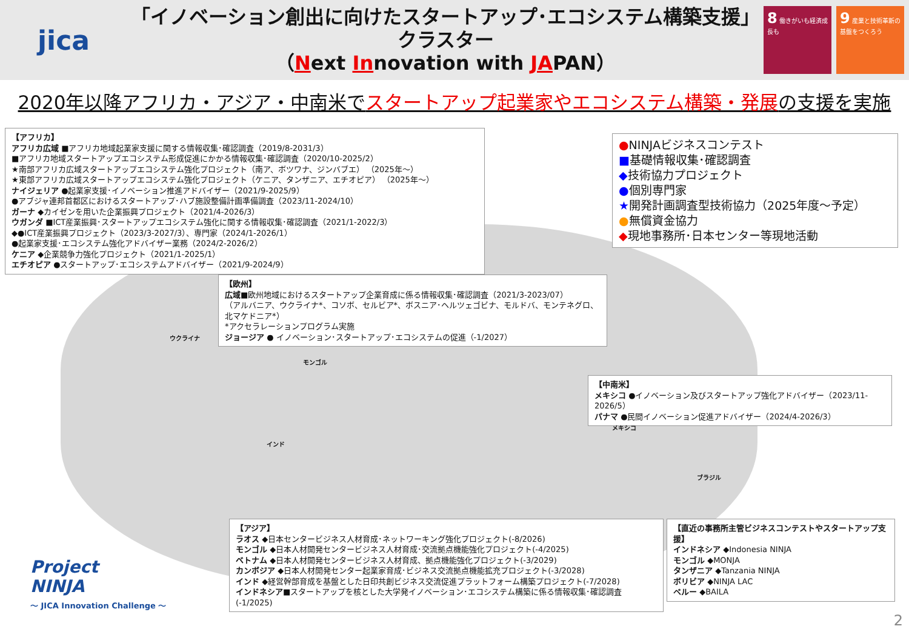jica
「イノベーション創出に向けたスタートアップ･エコシステム構築支援」
クラスター
（Next Innovation with JAPAN）
8 働きがいも経済成長も
9 産業と技術革新の基盤をつくろう
2020年以降アフリカ・アジア・中南米でスタートアップ起業家やエコシステム構築・発展の支援を実施
【アフリカ】
アフリカ広域 ■アフリカ地域起業家支援に関する情報収集･確認調査（2019/8-2031/3）
■アフリカ地域スタートアップエコシステム形成促進にかかる情報収集･確認調査（2020/10-2025/2）
★南部アフリカ広域スタートアップエコシステム強化プロジェクト（南ア、ボツワナ、ジンバブエ） （2025年～）
★東部アフリカ広域スタートアップエコシステム強化プロジェクト（ケニア、タンザニア、エチオピア） （2025年～）
ナイジェリア ●起業家支援･イノベーション推進アドバイザー（2021/9-2025/9）
●アブジャ連邦首都区におけるスタートアップ･ハブ施設整備計画準備調査（2023/11-2024/10）
ガーナ ◆カイゼンを用いた企業振興プロジェクト（2021/4-2026/3）
ウガンダ ■ICT産業振興･スタートアップエコシステム強化に関する情報収集･確認調査（2021/1-2022/3）
◆●ICT産業振興プロジェクト（2023/3-2027/3）、専門家（2024/1-2026/1）
●起業家支援･エコシステム強化アドバイザー業務（2024/2-2026/2）
ケニア ◆企業競争力強化プロジェクト（2021/1-2025/1）
エチオピア ●スタートアップ･エコシステムアドバイザー（2021/9-2024/9）
●NINJAビジネスコンテスト
■基礎情報収集･確認調査
◆技術協力プロジェクト
●個別専門家
★開発計画調査型技術協力（2025年度～予定）
●無償資金協力
◆現地事務所･日本センター等現地活動
【欧州】
広域■欧州地域におけるスタートアップ企業育成に係る情報収集･確認調査（2021/3-2023/07）
（アルバニア、ウクライナ*、コソボ、セルビア*、ボスニア･ヘルツェゴビナ、モルドバ、モンテネグロ、北マケドニア*）
*アクセラレーションプログラム実施
ジョージア ● イノベーション･スタートアップ･エコシステムの促進（-1/2027）
【中南米】
メキシコ ●イノベーション及びスタートアップ強化アドバイザー（2023/11-2026/5）
パナマ ●民間イノベーション促進アドバイザー（2024/4-2026/3）
ウクライナ
モンゴル
インド
メキシコ
ブラジル
【アジア】
ラオス ◆日本センタービジネス人材育成･ネットワーキング強化プロジェクト(-8/2026)
モンゴル ◆日本人材開発センタービジネス人材育成･交流拠点機能強化プロジェクト(-4/2025)
ベトナム ◆日本人材開発センタービジネス人材育成、拠点機能強化プロジェクト(-3/2029)
カンボジア ◆日本人材開発センター起業家育成･ビジネス交流拠点機能拡充プロジェクト(-3/2028)
インド ◆経営幹部育成を基盤とした日印共創ビジネス交流促進プラットフォーム構築プロジェクト(-7/2028)
インドネシア■スタートアップを核とした大学発イノベーション･エコシステム構築に係る情報収集･確認調査(-1/2025)
【直近の事務所主管ビジネスコンテストやスタートアップ支援】
インドネシア ◆Indonesia NINJA
モンゴル ◆MONJA
タンザニア ◆Tanzania NINJA
ボリビア ◆NINJA LAC
ペルー ◆BAILA
Project
NINJA
～ JICA Innovation Challenge ～
2